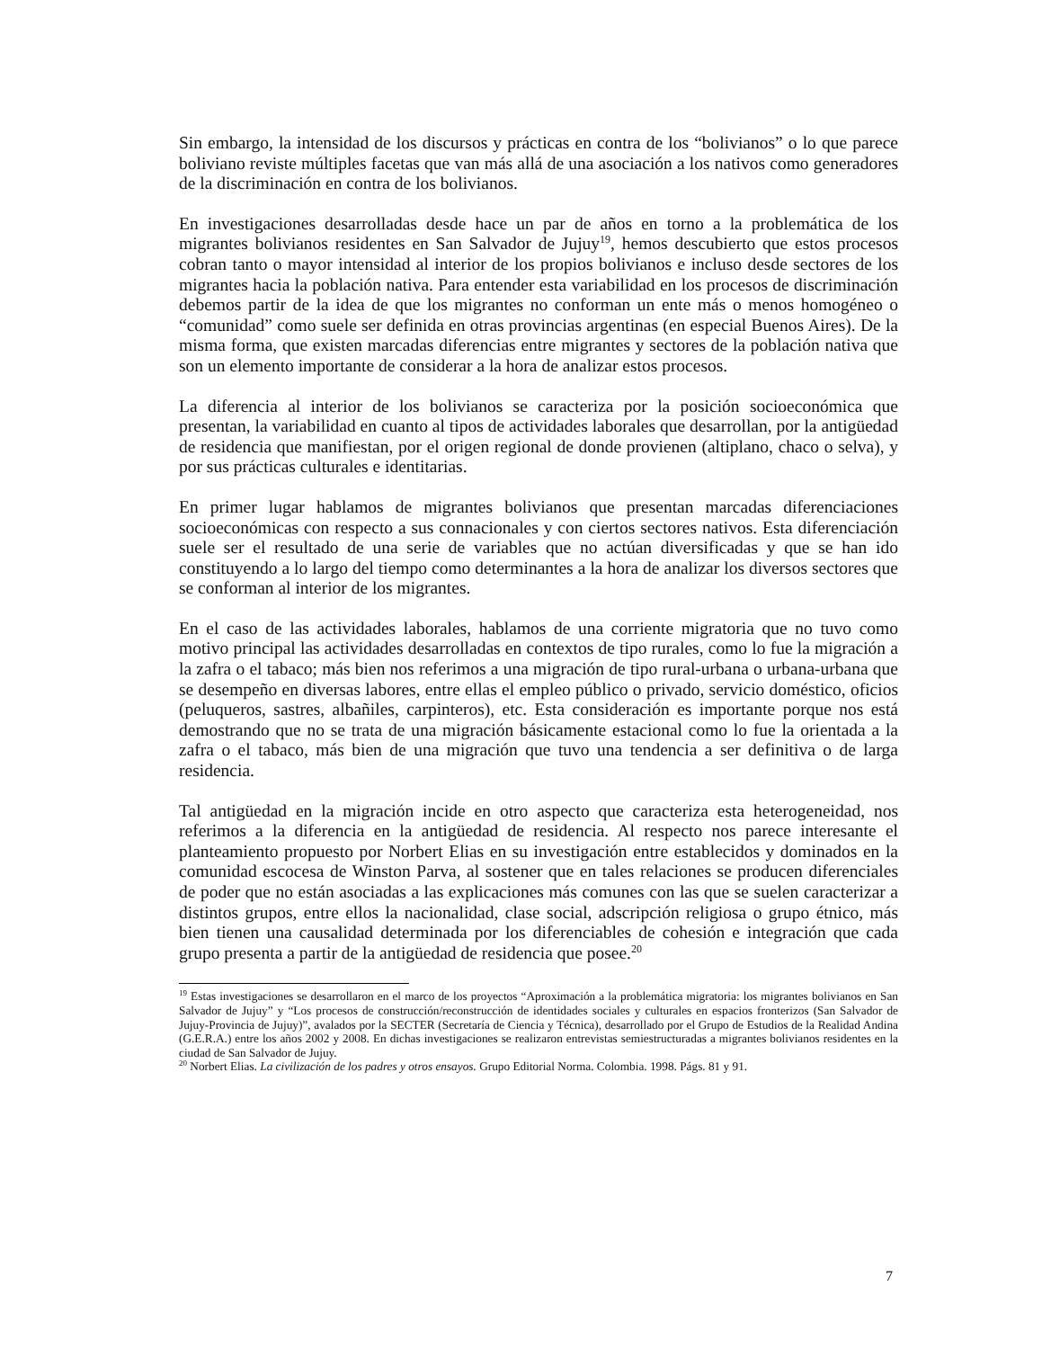Sin embargo, la intensidad de los discursos y prácticas en contra de los “bolivianos” o lo que parece boliviano reviste múltiples facetas que van más allá de una asociación a los nativos como generadores de la discriminación en contra de los bolivianos.
En investigaciones desarrolladas desde hace un par de años en torno a la problemática de los migrantes bolivianos residentes en San Salvador de Jujuy<sup>19</sup>, hemos descubierto que estos procesos cobran tanto o mayor intensidad al interior de los propios bolivianos e incluso desde sectores de los migrantes hacia la población nativa. Para entender esta variabilidad en los procesos de discriminación debemos partir de la idea de que los migrantes no conforman un ente más o menos homogéneo o “comunidad” como suele ser definida en otras provincias argentinas (en especial Buenos Aires). De la misma forma, que existen marcadas diferencias entre migrantes y sectores de la población nativa que son un elemento importante de considerar a la hora de analizar estos procesos.
La diferencia al interior de los bolivianos se caracteriza por la posición socioeconómica que presentan, la variabilidad en cuanto al tipos de actividades laborales que desarrollan, por la antigüedad de residencia que manifiestan, por el origen regional de donde provienen (altiplano, chaco o selva), y por sus prácticas culturales e identitarias.
En primer lugar hablamos de migrantes bolivianos que presentan marcadas diferenciaciones socioeconómicas con respecto a sus connacionales y con ciertos sectores nativos. Esta diferenciación suele ser el resultado de una serie de variables que no actúan diversificadas y que se han ido constituyendo a lo largo del tiempo como determinantes a la hora de analizar los diversos sectores que se conforman al interior de los migrantes.
En el caso de las actividades laborales, hablamos de una corriente migratoria que no tuvo como motivo principal las actividades desarrolladas en contextos de tipo rurales, como lo fue la migración a la zafra o el tabaco; más bien nos referimos a una migración de tipo rural-urbana o urbana-urbana que se desempeño en diversas labores, entre ellas el empleo público o privado, servicio doméstico, oficios (peluqueros, sastres, albañiles, carpinteros), etc. Esta consideración es importante porque nos está demostrando que no se trata de una migración básicamente estacional como lo fue la orientada a la zafra o el tabaco, más bien de una migración que tuvo una tendencia a ser definitiva o de larga residencia.
Tal antigüedad en la migración incide en otro aspecto que caracteriza esta heterogeneidad, nos referimos a la diferencia en la antigüedad de residencia. Al respecto nos parece interesante el planteamiento propuesto por Norbert Elias en su investigación entre establecidos y dominados en la comunidad escocesa de Winston Parva, al sostener que en tales relaciones se producen diferenciales de poder que no están asociadas a las explicaciones más comunes con las que se suelen caracterizar a distintos grupos, entre ellos la nacionalidad, clase social, adscripción religiosa o grupo étnico, más bien tienen una causalidad determinada por los diferenciables de cohesión e integración que cada grupo presenta a partir de la antigüedad de residencia que posee.<sup>20</sup>
<sup>19</sup> Estas investigaciones se desarrollaron en el marco de los proyectos “Aproximación a la problemática migratoria: los migrantes bolivianos en San Salvador de Jujuy” y “Los procesos de construcción/reconstrucción de identidades sociales y culturales en espacios fronterizos (San Salvador de Jujuy-Provincia de Jujuy)”, avalados por la SECTER (Secretaría de Ciencia y Técnica), desarrollado por el Grupo de Estudios de la Realidad Andina (G.E.R.A.) entre los años 2002 y 2008. En dichas investigaciones se realizaron entrevistas semiestructuradas a migrantes bolivianos residentes en la ciudad de San Salvador de Jujuy.
<sup>20</sup> Norbert Elias. La civilización de los padres y otros ensayos. Grupo Editorial Norma. Colombia. 1998. Págs. 81 y 91.
7